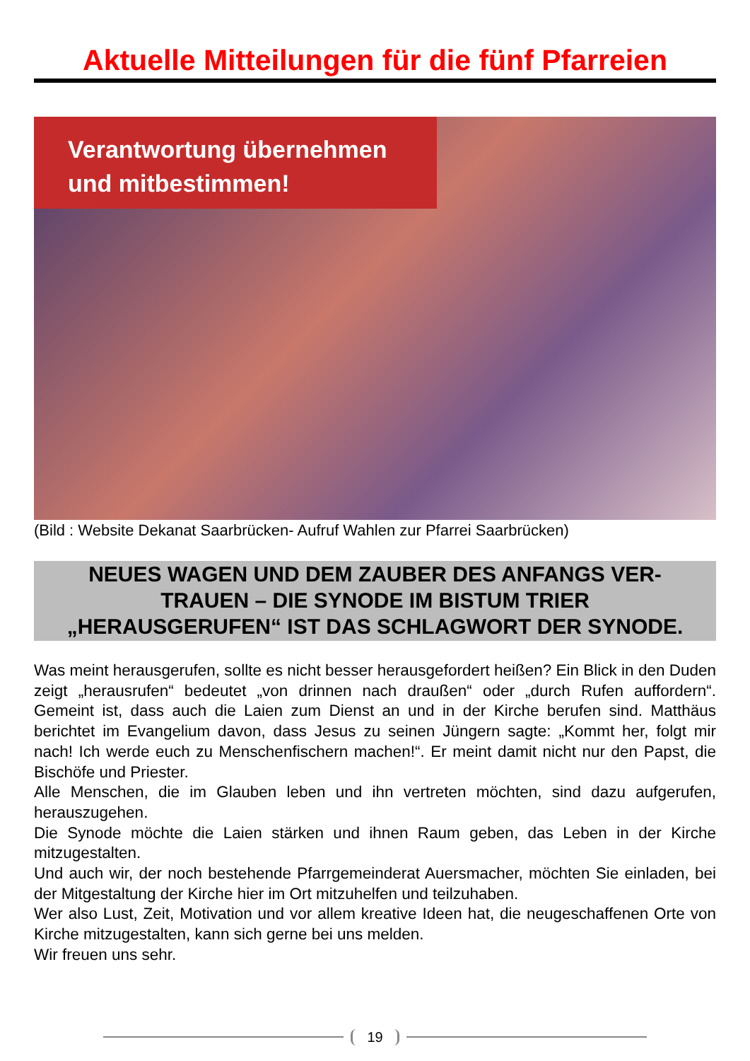Aktuelle Mitteilungen für die fünf Pfarreien
Verantwortung übernehmen
und mitbestimmen!
(Bild : Website Dekanat Saarbrücken- Aufruf Wahlen zur Pfarrei Saarbrücken)
NEUES WAGEN UND DEM ZAUBER DES ANFANGS VER-
TRAUEN – DIE SYNODE IM BISTUM TRIER
„HERAUSGERUFEN“ IST DAS SCHLAGWORT DER SYNODE.
Was meint herausgerufen, sollte es nicht besser herausgefordert heißen? Ein Blick in den Duden zeigt „herausrufen“ bedeutet „von drinnen nach draußen“ oder „durch Rufen auffordern“. Gemeint ist, dass auch die Laien zum Dienst an und in der Kirche berufen sind. Matthäus berichtet im Evangelium davon, dass Jesus zu seinen Jüngern sagte: „Kommt her, folgt mir nach! Ich werde euch zu Menschenfischern machen!“. Er meint damit nicht nur den Papst, die Bischöfe und Priester.
Alle Menschen, die im Glauben leben und ihn vertreten möchten, sind dazu aufgerufen, herauszugehen.
Die Synode möchte die Laien stärken und ihnen Raum geben, das Leben in der Kirche mitzugestalten.
Und auch wir, der noch bestehende Pfarrgemeinderat Auersmacher, möchten Sie einladen, bei der Mitgestaltung der Kirche hier im Ort mitzuhelfen und teilzuhaben.
Wer also Lust, Zeit, Motivation und vor allem kreative Ideen hat, die neugeschaffenen Orte von Kirche mitzugestalten, kann sich gerne bei uns melden.
Wir freuen uns sehr.
19